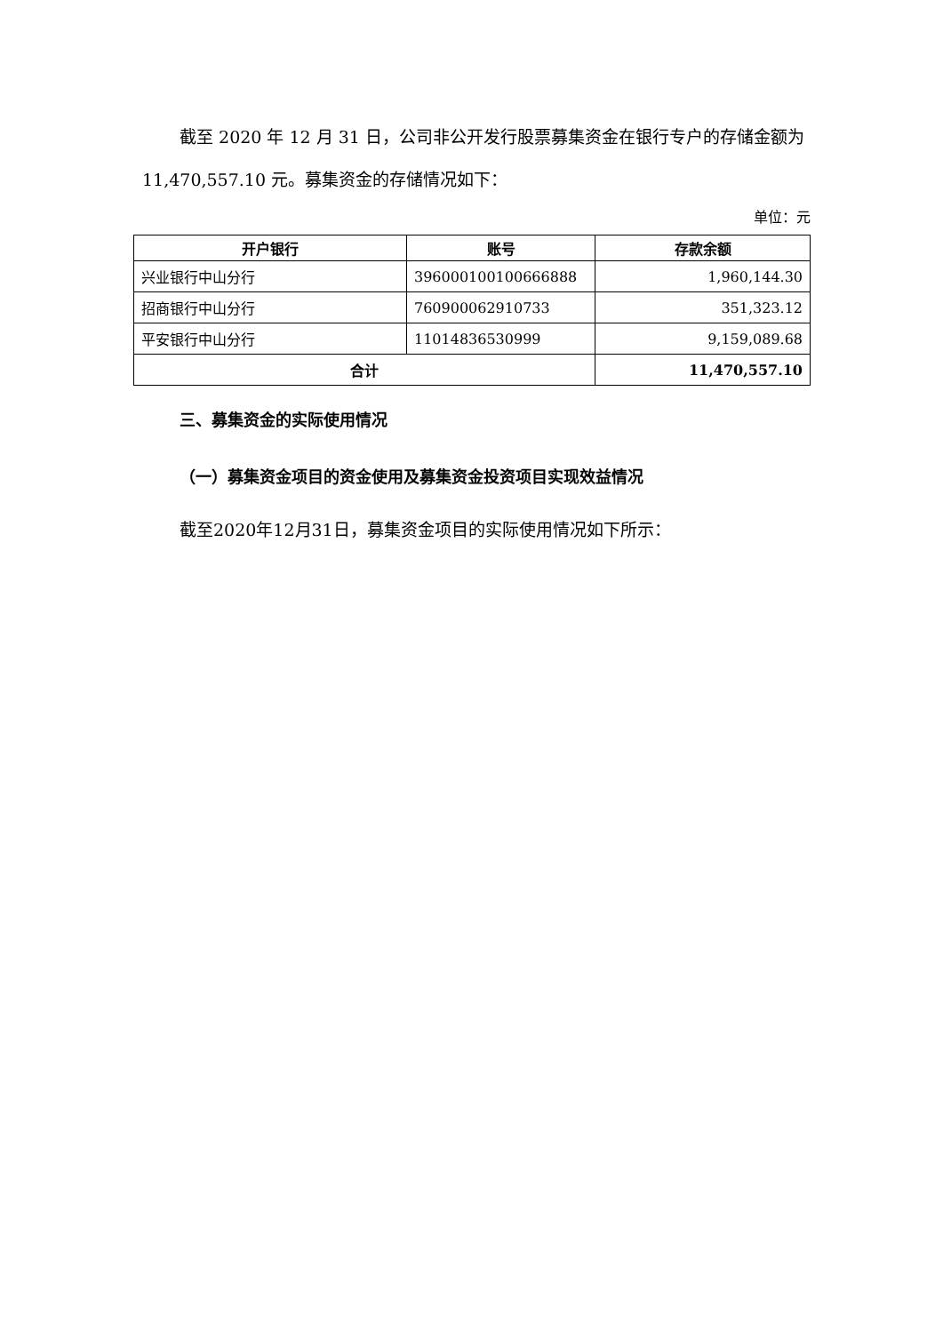截至 2020 年 12 月 31 日，公司非公开发行股票募集资金在银行专户的存储金额为 11,470,557.10 元。募集资金的存储情况如下：
单位：元
| 开户银行 | 账号 | 存款余额 |
| --- | --- | --- |
| 兴业银行中山分行 | 396000100100666888 | 1,960,144.30 |
| 招商银行中山分行 | 760900062910733 | 351,323.12 |
| 平安银行中山分行 | 11014836530999 | 9,159,089.68 |
| 合计 | | 11,470,557.10 |
三、募集资金的实际使用情况
（一）募集资金项目的资金使用及募集资金投资项目实现效益情况
截至2020年12月31日，募集资金项目的实际使用情况如下所示：